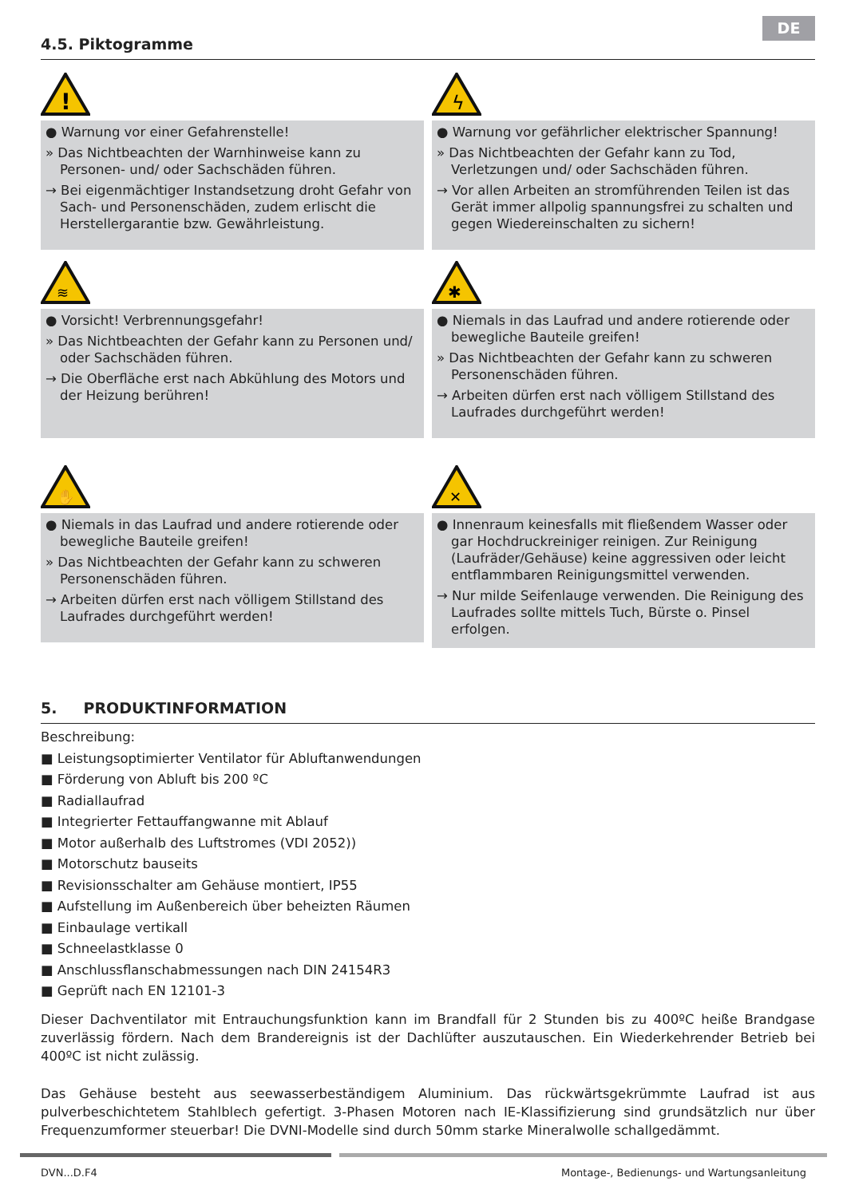DE
4.5. Piktogramme
!
● Warnung vor einer Gefahrenstelle!
» Das Nichtbeachten der Warnhinweise kann zu Personen- und/ oder Sachschäden führen.
→ Bei eigenmächtiger Instandsetzung droht Gefahr von Sach- und Personenschäden, zudem erlischt die Herstellergarantie bzw. Gewährleistung.
ϟ
● Warnung vor gefährlicher elektrischer Spannung!
» Das Nichtbeachten der Gefahr kann zu Tod, Verletzungen und/ oder Sachschäden führen.
→ Vor allen Arbeiten an stromführenden Teilen ist das Gerät immer allpolig spannungsfrei zu schalten und gegen Wiedereinschalten zu sichern!
≋
● Vorsicht! Verbrennungsgefahr!
» Das Nichtbeachten der Gefahr kann zu Personen und/ oder Sachschäden führen.
→ Die Oberfläche erst nach Abkühlung des Motors und der Heizung berühren!
✱
● Niemals in das Laufrad und andere rotierende oder bewegliche Bauteile greifen!
» Das Nichtbeachten der Gefahr kann zu schweren Personenschäden führen.
→ Arbeiten dürfen erst nach völligem Stillstand des Laufrades durchgeführt werden!
✋
● Niemals in das Laufrad und andere rotierende oder bewegliche Bauteile greifen!
» Das Nichtbeachten der Gefahr kann zu schweren Personenschäden führen.
→ Arbeiten dürfen erst nach völligem Stillstand des Laufrades durchgeführt werden!
✕
● Innenraum keinesfalls mit fließendem Wasser oder gar Hochdruckreiniger reinigen. Zur Reinigung (Laufräder/Gehäuse) keine aggressiven oder leicht entflammbaren Reinigungsmittel verwenden.
→ Nur milde Seifenlauge verwenden. Die Reinigung des Laufrades sollte mittels Tuch, Bürste o. Pinsel erfolgen.
5. PRODUKTINFORMATION
Beschreibung:
■ Leistungsoptimierter Ventilator für Abluftanwendungen
■ Förderung von Abluft bis 200 ºC
■ Radiallaufrad
■ Integrierter Fettauffangwanne mit Ablauf
■ Motor außerhalb des Luftstromes (VDI 2052))
■ Motorschutz bauseits
■ Revisionsschalter am Gehäuse montiert, IP55
■ Aufstellung im Außenbereich über beheizten Räumen
■ Einbaulage vertikall
■ Schneelastklasse 0
■ Anschlussflanschabmessungen nach DIN 24154R3
■ Geprüft nach EN 12101-3
Dieser Dachventilator mit Entrauchungsfunktion kann im Brandfall für 2 Stunden bis zu 400ºC heiße Brandgase zuverlässig fördern. Nach dem Brandereignis ist der Dachlüfter auszutauschen. Ein Wiederkehrender Betrieb bei 400ºC ist nicht zulässig.
Das Gehäuse besteht aus seewasserbeständigem Aluminium. Das rückwärtsgekrümmte Laufrad ist aus pulverbeschichtetem Stahlblech gefertigt. 3-Phasen Motoren nach IE-Klassifizierung sind grundsätzlich nur über Frequenzumformer steuerbar! Die DVNI-Modelle sind durch 50mm starke Mineralwolle schallgedämmt.
DVN...D.F4 Montage-, Bedienungs- und Wartungsanleitung